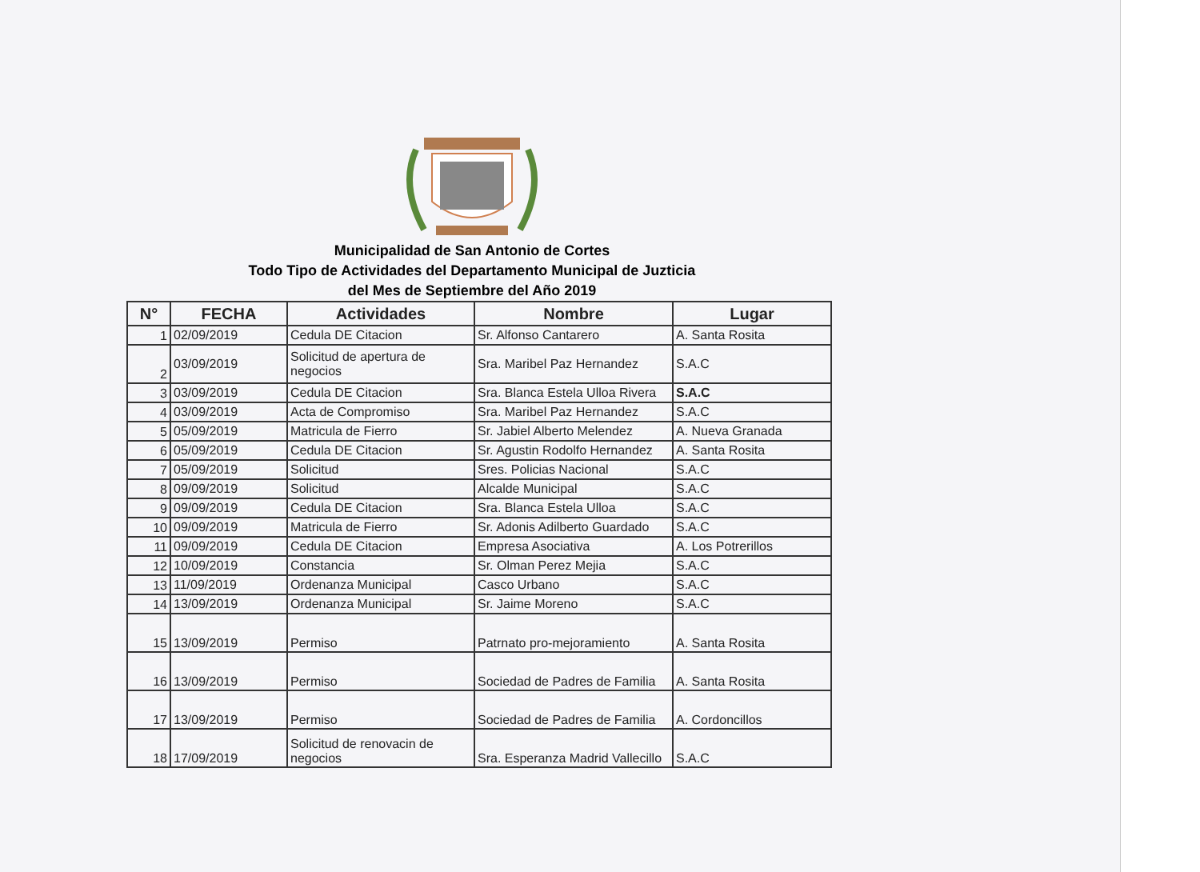Municipalidad de San Antonio de Cortes
Todo Tipo de Actividades del Departamento Municipal de Juzticia
del Mes de Septiembre del Año 2019
| N° | FECHA | Actividades | Nombre | Lugar |
| --- | --- | --- | --- | --- |
| 1 | 02/09/2019 | Cedula DE Citacion | Sr. Alfonso Cantarero | A. Santa Rosita |
| 2 | 03/09/2019 | Solicitud de apertura de negocios | Sra. Maribel Paz Hernandez | S.A.C |
| 3 | 03/09/2019 | Cedula DE Citacion | Sra. Blanca Estela Ulloa Rivera | S.A.C |
| 4 | 03/09/2019 | Acta de Compromiso | Sra. Maribel Paz Hernandez | S.A.C |
| 5 | 05/09/2019 | Matricula de Fierro | Sr. Jabiel Alberto Melendez | A. Nueva Granada |
| 6 | 05/09/2019 | Cedula DE Citacion | Sr. Agustin Rodolfo Hernandez | A. Santa Rosita |
| 7 | 05/09/2019 | Solicitud | Sres. Policias Nacional | S.A.C |
| 8 | 09/09/2019 | Solicitud | Alcalde Municipal | S.A.C |
| 9 | 09/09/2019 | Cedula DE Citacion | Sra. Blanca Estela Ulloa | S.A.C |
| 10 | 09/09/2019 | Matricula de Fierro | Sr. Adonis Adilberto Guardado | S.A.C |
| 11 | 09/09/2019 | Cedula DE Citacion | Empresa Asociativa | A. Los Potrerillos |
| 12 | 10/09/2019 | Constancia | Sr. Olman Perez Mejia | S.A.C |
| 13 | 11/09/2019 | Ordenanza Municipal | Casco Urbano | S.A.C |
| 14 | 13/09/2019 | Ordenanza Municipal | Sr. Jaime Moreno | S.A.C |
| 15 | 13/09/2019 | Permiso | Patrnato pro-mejoramiento | A. Santa Rosita |
| 16 | 13/09/2019 | Permiso | Sociedad de Padres de Familia | A. Santa Rosita |
| 17 | 13/09/2019 | Permiso | Sociedad de Padres de Familia | A. Cordoncillos |
| 18 | 17/09/2019 | Solicitud de renovacin de negocios | Sra. Esperanza Madrid Vallecillo | S.A.C |